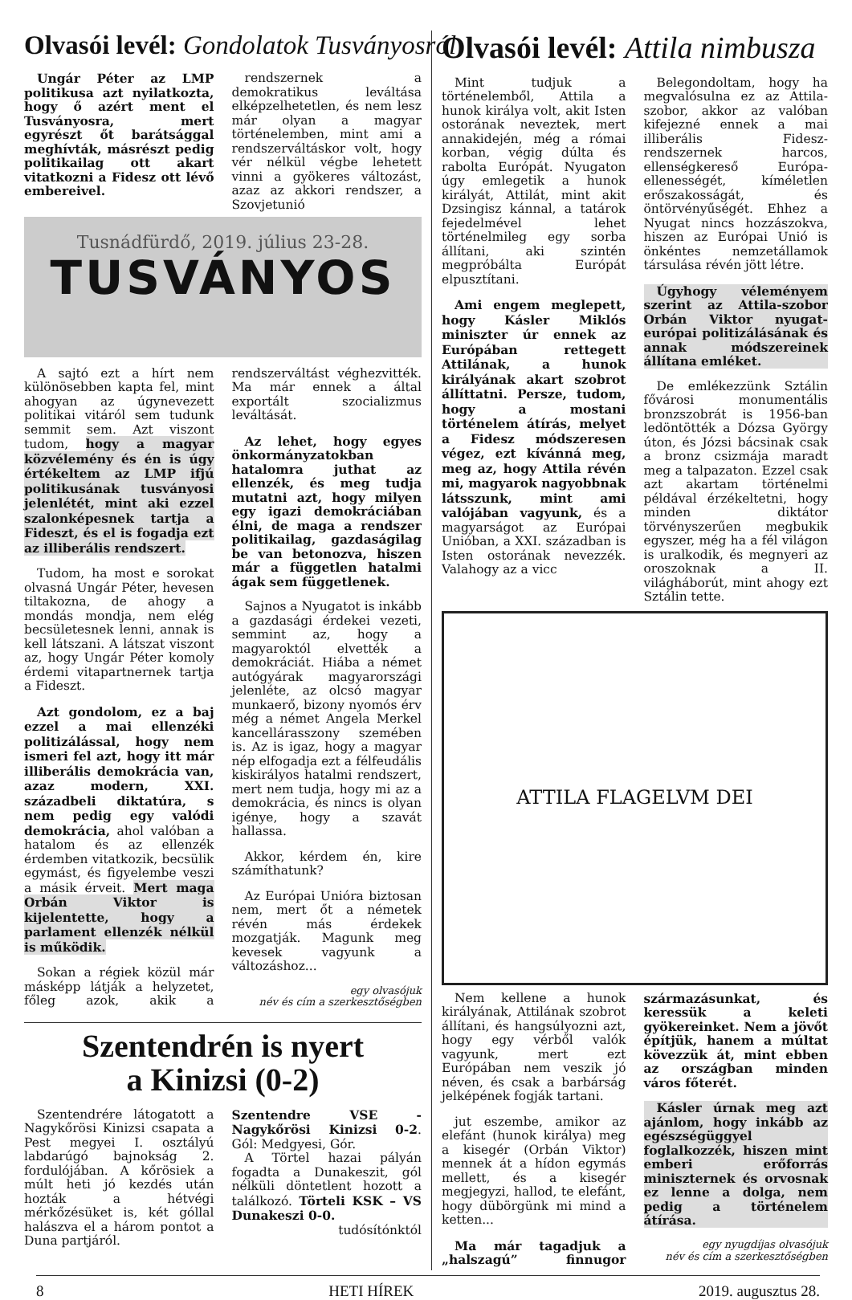Olvasói levél: Gondolatok Tusványosról
Ungár Péter az LMP politikusa azt nyilatkozta, hogy ő azért ment el Tusványosra, mert egyrészt őt barátsággal meghívták, másrészt pedig politikailag ott akart vitatkozni a Fidesz ott lévő embereivel.
rendszernek a demokratikus leváltása elképzelhetetlen, és nem lesz már olyan a magyar történelemben, mint ami a rendszerváltáskor volt, hogy vér nélkül végbe lehetett vinni a gyökeres változást, azaz az akkori rendszer, a Szovjetunió
Tusnádfürdő, 2019. július 23-28.
TUSVÁNYOS
A sajtó ezt a hírt nem különösebben kapta fel, mint ahogyan az úgynevezett politikai vitáról sem tudunk semmit sem. Azt viszont tudom, hogy a magyar közvélemény és én is úgy értékeltem az LMP ifjú politikusának tusványosi jelenlétét, mint aki ezzel szalonképesnek tartja a Fideszt, és el is fogadja ezt az illiberális rendszert.
Tudom, ha most e sorokat olvasná Ungár Péter, hevesen tiltakozna, de ahogy a mondás mondja, nem elég becsületesnek lenni, annak is kell látszani. A látszat viszont az, hogy Ungár Péter komoly érdemi vitapartnernek tartja a Fideszt.
Azt gondolom, ez a baj ezzel a mai ellenzéki politizálással, hogy nem ismeri fel azt, hogy itt már illiberális demokrácia van, azaz modern, XXI. századbeli diktatúra, s nem pedig egy valódi demokrácia, ahol valóban a hatalom és az ellenzék érdemben vitatkozik, becsülik egymást, és figyelembe veszi a másik érveit. Mert maga Orbán Viktor is kijelentette, hogy a parlament ellenzék nélkül is működik.
Sokan a régiek közül már másképp látják a helyzetet, főleg azok, akik a rendszerváltást véghezvitték. Ma már ennek a által exportált szocializmus leváltását.
Az lehet, hogy egyes önkormányzatokban hatalomra juthat az ellenzék, és meg tudja mutatni azt, hogy milyen egy igazi demokráciában élni, de maga a rendszer politikailag, gazdaságilag be van betonozva, hiszen már a független hatalmi ágak sem függetlenek.
Sajnos a Nyugatot is inkább a gazdasági érdekei vezeti, semmint az, hogy a magyaroktól elvették a demokráciát. Hiába a német autógyárak magyarországi jelenléte, az olcsó magyar munkaerő, bizony nyomós érv még a német Angela Merkel kancellárasszony szemében is. Az is igaz, hogy a magyar nép elfogadja ezt a félfeudális kiskirályos hatalmi rendszert, mert nem tudja, hogy mi az a demokrácia, és nincs is olyan igénye, hogy a szavát hallassa.
Akkor, kérdem én, kire számíthatunk?
Az Európai Unióra biztosan nem, mert őt a németek révén más érdekek mozgatják. Magunk meg kevesek vagyunk a változáshoz...
egy olvasójuk
név és cím a szerkesztőségben
Szentendrén is nyert
a Kinizsi (0-2)
Szentendrére látogatott a Nagykőrösi Kinizsi csapata a Pest megyei I. osztályú labdarúgó bajnokság 2. fordulójában. A kőrösiek a múlt heti jó kezdés után hozták a hétvégi mérkőzésüket is, két góllal halászva el a három pontot a Duna partjáról.
Szentendre VSE - Nagykőrösi Kinizsi 0-2. Gól: Medgyesi, Gór.
A Törtel hazai pályán fogadta a Dunakeszit, gól nélküli döntetlent hozott a találkozó. Törteli KSK – VS Dunakeszi 0-0.
tudósítónktól
Olvasói levél: Attila nimbusza
Mint tudjuk a történelemből, Attila a hunok királya volt, akit Isten ostorának neveztek, mert annakidején, még a római korban, végig dúlta és rabolta Európát. Nyugaton úgy emlegetik a hunok királyát, Attilát, mint akit Dzsingisz kánnal, a tatárok fejedelmével lehet történelmileg egy sorba állítani, aki szintén megpróbálta Európát elpusztítani.
Ami engem meglepett, hogy Kásler Miklós miniszter úr ennek az Európában rettegett Attilának, a hunok királyának akart szobrot állíttatni. Persze, tudom, hogy a mostani történelem átírás, melyet a Fidesz módszeresen végez, ezt kívánná meg, meg az, hogy Attila révén mi, magyarok nagyobbnak látsszunk, mint ami valójában vagyunk, és a magyarságot az Európai Unióban, a XXI. században is Isten ostorának nevezzék. Valahogy az a vicc
Belegondoltam, hogy ha megvalósulna ez az Attila-szobor, akkor az valóban kifejezné ennek a mai illiberális Fidesz-rendszernek harcos, ellenségkereső Európa-ellenességét, kíméletlen erőszakosságát, és öntörvényűségét. Ehhez a Nyugat nincs hozzászokva, hiszen az Európai Unió is önkéntes nemzetállamok társulása révén jött létre.
Úgyhogy véleményem szerint az Attila-szobor Orbán Viktor nyugat-európai politizálásának és annak módszereinek állítana emléket.
De emlékezzünk Sztálin fővárosi monumentális bronzszobrát is 1956-ban ledöntötték a Dózsa György úton, és Józsi bácsinak csak a bronz csizmája maradt meg a talpazaton. Ezzel csak azt akartam történelmi példával érzékeltetni, hogy minden diktátor törvényszerűen megbukik egyszer, még ha a fél világon is uralkodik, és megnyeri az oroszoknak a II. világháborút, mint ahogy ezt Sztálin tette.
ATTILA FLAGELVM DEI
Nem kellene a hunok királyának, Attilának szobrot állítani, és hangsúlyozni azt, hogy egy vérből valók vagyunk, mert ezt Európában nem veszik jó néven, és csak a barbárság jelképének fogják tartani.
jut eszembe, amikor az elefánt (hunok királya) meg a kisegér (Orbán Viktor) mennek át a hídon egymás mellett, és a kisegér megjegyzi, hallod, te elefánt, hogy dübörgünk mi mind a ketten...
Ma már tagadjuk a „halszagú” finnugor származásunkat, és keressük a keleti gyökereinket. Nem a jövőt építjük, hanem a múltat kövezzük át, mint ebben az országban minden város főterét.
Kásler úrnak meg azt ajánlom, hogy inkább az egészségüggyel foglalkozzék, hiszen mint emberi erőforrás miniszternek és orvosnak ez lenne a dolga, nem pedig a történelem átírása.
egy nyugdíjas olvasójuk
név és cím a szerkesztőségben
8 HETI HÍREK 2019. augusztus 28.